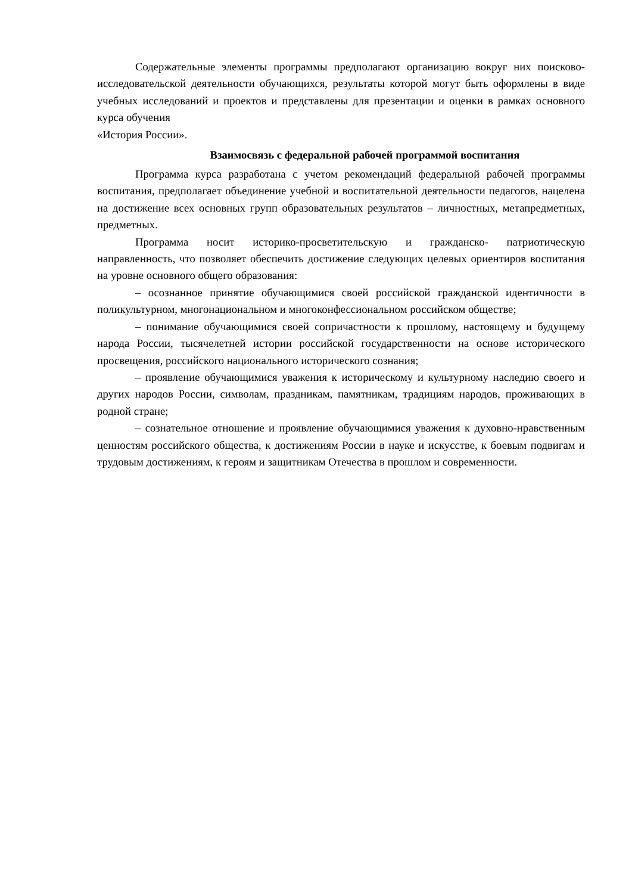Содержательные элементы программы предполагают организацию вокруг них поисково-исследовательской деятельности обучающихся, результаты которой могут быть оформлены в виде учебных исследований и проектов и представлены для презентации и оценки в рамках основного курса обучения
«История России».
Взаимосвязь с федеральной рабочей программой воспитания
Программа курса разработана с учетом рекомендаций федеральной рабочей программы воспитания, предполагает объединение учебной и воспитательной деятельности педагогов, нацелена на достижение всех основных групп образовательных результатов – личностных, метапредметных, предметных.
Программа носит историко-просветительскую и гражданско- патриотическую направленность, что позволяет обеспечить достижение следующих целевых ориентиров воспитания на уровне основного общего образования:
– осознанное принятие обучающимися своей российской гражданской идентичности в поликультурном, многонациональном и многоконфессиональном российском обществе;
– понимание обучающимися своей сопричастности к прошлому, настоящему и будущему народа России, тысячелетней истории российской государственности на основе исторического просвещения, российского национального исторического сознания;
– проявление обучающимися уважения к историческому и культурному наследию своего и других народов России, символам, праздникам, памятникам, традициям народов, проживающих в родной стране;
– сознательное отношение и проявление обучающимися уважения к духовно-нравственным ценностям российского общества, к достижениям России в науке и искусстве, к боевым подвигам и трудовым достижениям, к героям и защитникам Отечества в прошлом и современности.